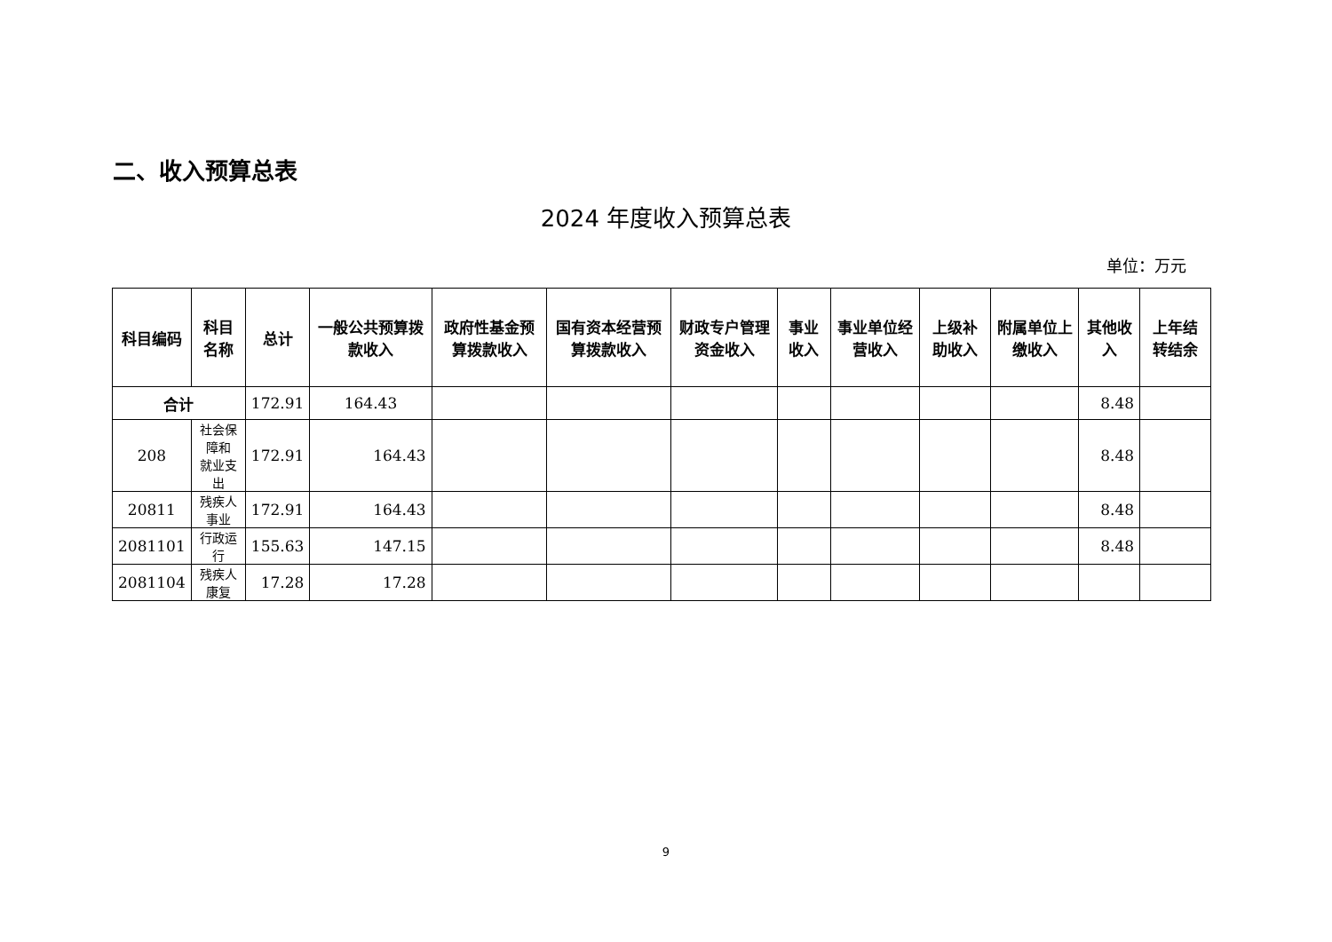二、收入预算总表
2024 年度收入预算总表
单位：万元
| 科目编码 | 科目名称 | 总计 | 一般公共预算拨款收入 | 政府性基金预算拨款收入 | 国有资本经营预算拨款收入 | 财政专户管理资金收入 | 事业收入 | 事业单位经营收入 | 上级补助收入 | 附属单位上缴收入 | 其他收入 | 上年结转结余 |
| --- | --- | --- | --- | --- | --- | --- | --- | --- | --- | --- | --- | --- |
| 合计 | | 172.91 | 164.43 | | | | | | | | 8.48 | |
| 208 | 社会保障和 就业支出 | 172.91 | 164.43 | | | | | | | | 8.48 | |
| 20811 | 残疾人事业 | 172.91 | 164.43 | | | | | | | | 8.48 | |
| 2081101 | 行政运行 | 155.63 | 147.15 | | | | | | | | 8.48 | |
| 2081104 | 残疾人康复 | 17.28 | 17.28 | | | | | | | | | |
9